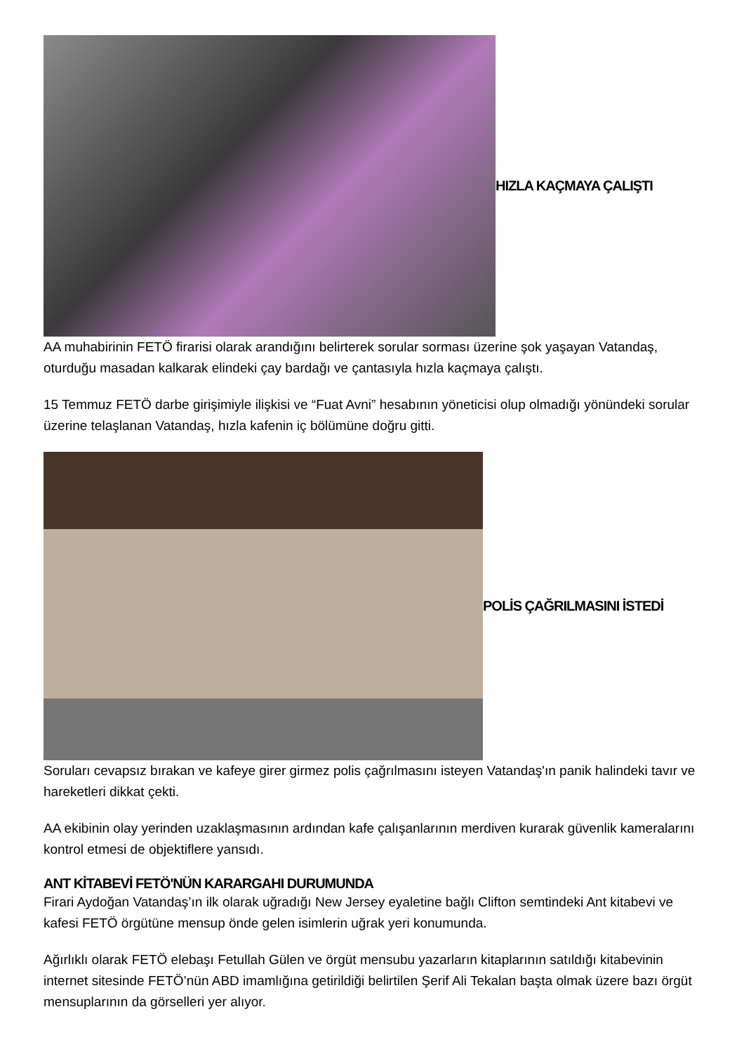HIZLA KAÇMAYA ÇALIŞTI
AA muhabirinin FETÖ firarisi olarak arandığını belirterek sorular sorması üzerine şok yaşayan Vatandaş, oturduğu masadan kalkarak elindeki çay bardağı ve çantasıyla hızla kaçmaya çalıştı.
15 Temmuz FETÖ darbe girişimiyle ilişkisi ve “Fuat Avni” hesabının yöneticisi olup olmadığı yönündeki sorular üzerine telaşlanan Vatandaş, hızla kafenin iç bölümüne doğru gitti.
POLİS ÇAĞRILMASINI İSTEDİ
Soruları cevapsız bırakan ve kafeye girer girmez polis çağrılmasını isteyen Vatandaş'ın panik halindeki tavır ve hareketleri dikkat çekti.
AA ekibinin olay yerinden uzaklaşmasının ardından kafe çalışanlarının merdiven kurarak güvenlik kameralarını kontrol etmesi de objektiflere yansıdı.
ANT KİTABEVİ FETÖ'NÜN KARARGAHI DURUMUNDA
Firari Aydoğan Vatandaş’ın ilk olarak uğradığı New Jersey eyaletine bağlı Clifton semtindeki Ant kitabevi ve kafesi FETÖ örgütüne mensup önde gelen isimlerin uğrak yeri konumunda.
Ağırlıklı olarak FETÖ elebaşı Fetullah Gülen ve örgüt mensubu yazarların kitaplarının satıldığı kitabevinin internet sitesinde FETÖ’nün ABD imamlığına getirildiği belirtilen Şerif Ali Tekalan başta olmak üzere bazı örgüt mensuplarının da görselleri yer alıyor.